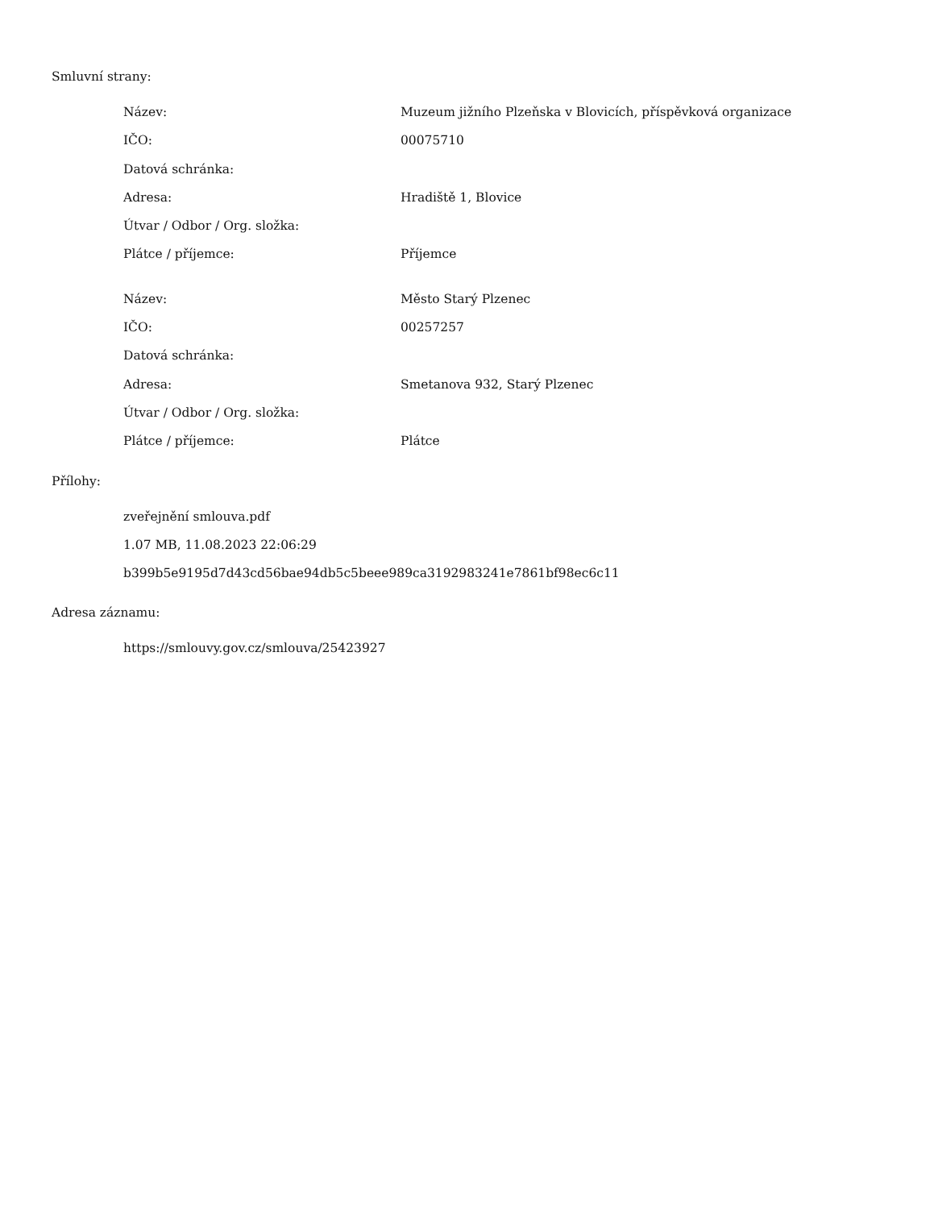Smluvní strany:
| Název: | Muzeum jižního Plzeňska v Blovicích, příspěvková organizace |
| IČO: | 00075710 |
| Datová schránka: | |
| Adresa: | Hradiště 1, Blovice |
| Útvar / Odbor / Org. složka: | |
| Plátce / příjemce: | Příjemce |
| Název: | Město Starý Plzenec |
| IČO: | 00257257 |
| Datová schránka: | |
| Adresa: | Smetanova 932, Starý Plzenec |
| Útvar / Odbor / Org. složka: | |
| Plátce / příjemce: | Plátce |
Přílohy:
zveřejnění smlouva.pdf
1.07 MB, 11.08.2023 22:06:29
b399b5e9195d7d43cd56bae94db5c5beee989ca3192983241e7861bf98ec6c11
Adresa záznamu:
https://smlouvy.gov.cz/smlouva/25423927